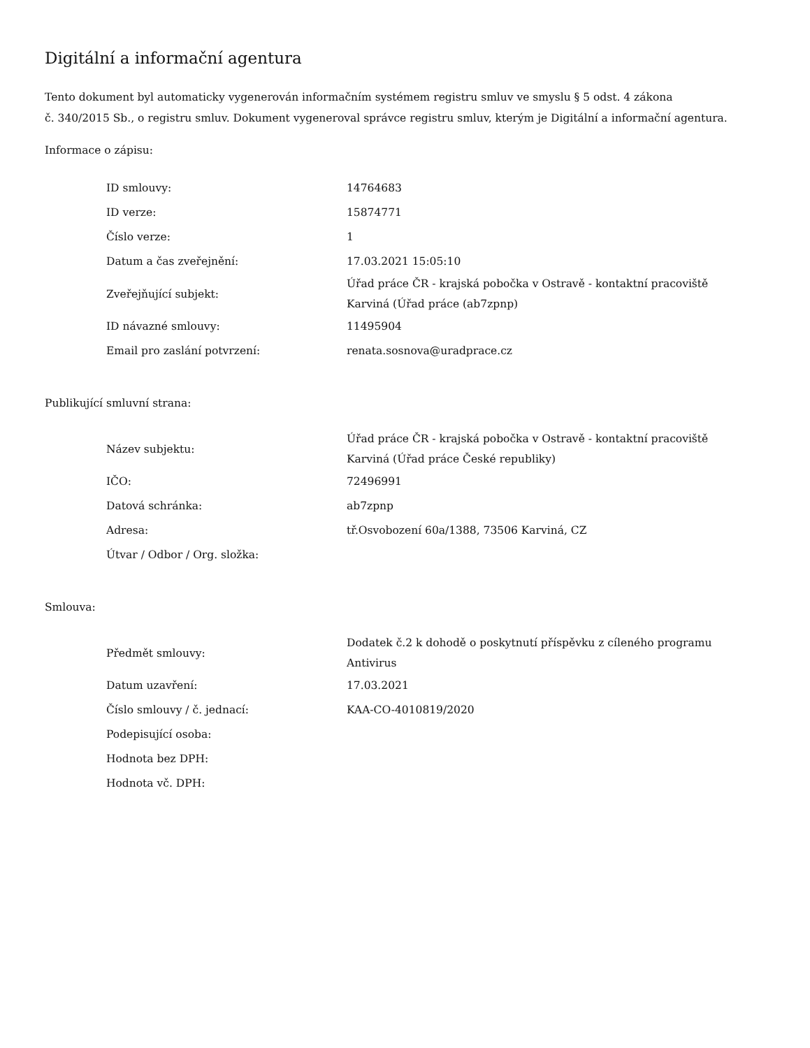Digitální a informační agentura
Tento dokument byl automaticky vygenerován informačním systémem registru smluv ve smyslu § 5 odst. 4 zákona
č. 340/2015 Sb., o registru smluv. Dokument vygeneroval správce registru smluv, kterým je Digitální a informační agentura.
Informace o zápisu:
| ID smlouvy: | 14764683 |
| ID verze: | 15874771 |
| Číslo verze: | 1 |
| Datum a čas zveřejnění: | 17.03.2021 15:05:10 |
| Zveřejňující subjekt: | Úřad práce ČR - krajská pobočka v Ostravě - kontaktní pracoviště Karviná (Úřad práce (ab7zpnp) |
| ID návazné smlouvy: | 11495904 |
| Email pro zaslání potvrzení: | renata.sosnova@uradprace.cz |
Publikující smluvní strana:
| Název subjektu: | Úřad práce ČR - krajská pobočka v Ostravě - kontaktní pracoviště Karviná (Úřad práce České republiky) |
| IČO: | 72496991 |
| Datová schránka: | ab7zpnp |
| Adresa: | tř.Osvobození 60a/1388, 73506 Karviná, CZ |
| Útvar / Odbor / Org. složka: | |
Smlouva:
| Předmět smlouvy: | Dodatek č.2 k dohodě o poskytnutí příspěvku z cíleného programu Antivirus |
| Datum uzavření: | 17.03.2021 |
| Číslo smlouvy / č. jednací: | KAA-CO-4010819/2020 |
| Podepisující osoba: | |
| Hodnota bez DPH: | |
| Hodnota vč. DPH: | |